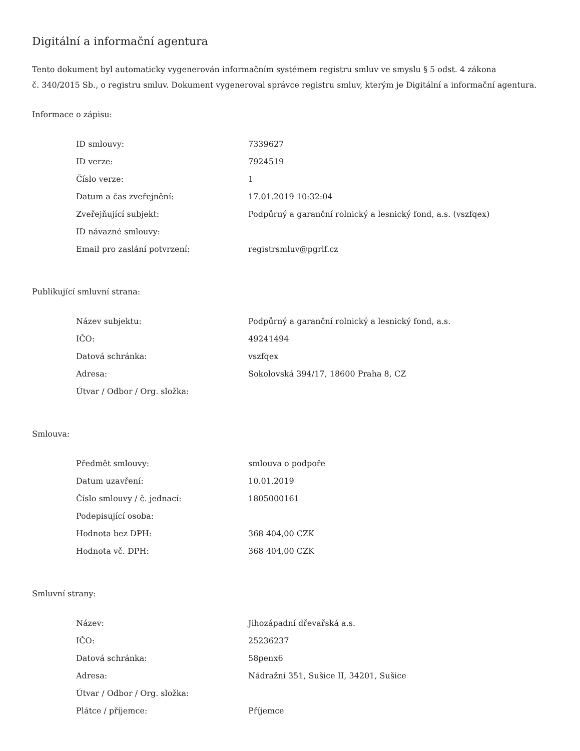Digitální a informační agentura
Tento dokument byl automaticky vygenerován informačním systémem registru smluv ve smyslu § 5 odst. 4 zákona
č. 340/2015 Sb., o registru smluv. Dokument vygeneroval správce registru smluv, kterým je Digitální a informační agentura.
Informace o zápisu:
| ID smlouvy: | 7339627 |
| ID verze: | 7924519 |
| Číslo verze: | 1 |
| Datum a čas zveřejnění: | 17.01.2019 10:32:04 |
| Zveřejňující subjekt: | Podpůrný a garanční rolnický a lesnický fond, a.s. (vszfqex) |
| ID návazné smlouvy: | |
| Email pro zaslání potvrzení: | registrsmluv@pgrlf.cz |
Publikující smluvní strana:
| Název subjektu: | Podpůrný a garanční rolnický a lesnický fond, a.s. |
| IČO: | 49241494 |
| Datová schránka: | vszfqex |
| Adresa: | Sokolovská 394/17, 18600 Praha 8, CZ |
| Útvar / Odbor / Org. složka: | |
Smlouva:
| Předmět smlouvy: | smlouva o podpoře |
| Datum uzavření: | 10.01.2019 |
| Číslo smlouvy / č. jednací: | 1805000161 |
| Podepisující osoba: | |
| Hodnota bez DPH: | 368 404,00 CZK |
| Hodnota vč. DPH: | 368 404,00 CZK |
Smluvní strany:
| Název: | Jihozápadní dřevařská a.s. |
| IČO: | 25236237 |
| Datová schránka: | 58penx6 |
| Adresa: | Nádražní 351, Sušice II, 34201, Sušice |
| Útvar / Odbor / Org. složka: | |
| Plátce / příjemce: | Příjemce |